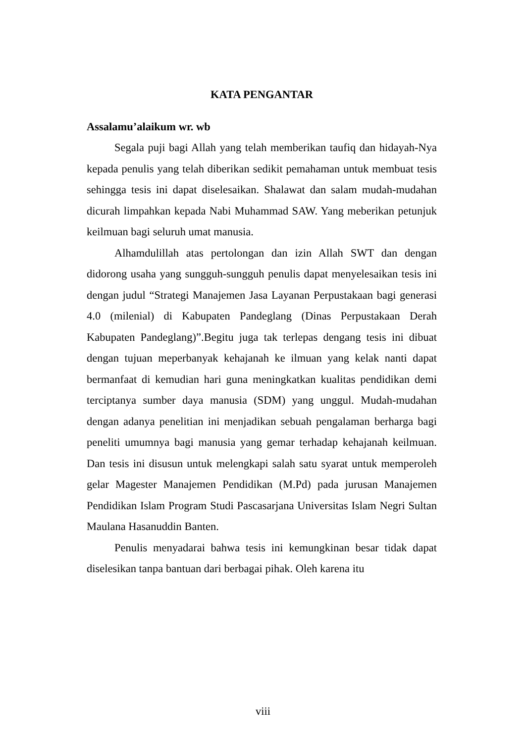KATA PENGANTAR
Assalamu’alaikum wr. wb
Segala puji bagi Allah yang telah memberikan taufiq dan hidayah-Nya kepada penulis yang telah diberikan sedikit pemahaman untuk membuat tesis sehingga tesis ini dapat diselesaikan. Shalawat dan salam mudah-mudahan dicurah limpahkan kepada Nabi Muhammad SAW. Yang meberikan petunjuk keilmuan bagi seluruh umat manusia.
Alhamdulillah atas pertolongan dan izin Allah SWT dan dengan didorong usaha yang sungguh-sungguh penulis dapat menyelesaikan tesis ini dengan judul “Strategi Manajemen Jasa Layanan Perpustakaan bagi generasi 4.0 (milenial) di Kabupaten Pandeglang (Dinas Perpustakaan Derah Kabupaten Pandeglang)”.Begitu juga tak terlepas dengang tesis ini dibuat dengan tujuan meperbanyak kehajanah ke ilmuan yang kelak nanti dapat bermanfaat di kemudian hari guna meningkatkan kualitas pendidikan demi terciptanya sumber daya manusia (SDM) yang unggul. Mudah-mudahan dengan adanya penelitian ini menjadikan sebuah pengalaman berharga bagi peneliti umumnya bagi manusia yang gemar terhadap kehajanah keilmuan. Dan tesis ini disusun untuk melengkapi salah satu syarat untuk memperoleh gelar Magester Manajemen Pendidikan (M.Pd) pada jurusan Manajemen Pendidikan Islam Program Studi Pascasarjana Universitas Islam Negri Sultan Maulana Hasanuddin Banten.
Penulis menyadarai bahwa tesis ini kemungkinan besar tidak dapat diselesikan tanpa bantuan dari berbagai pihak. Oleh karena itu
viii